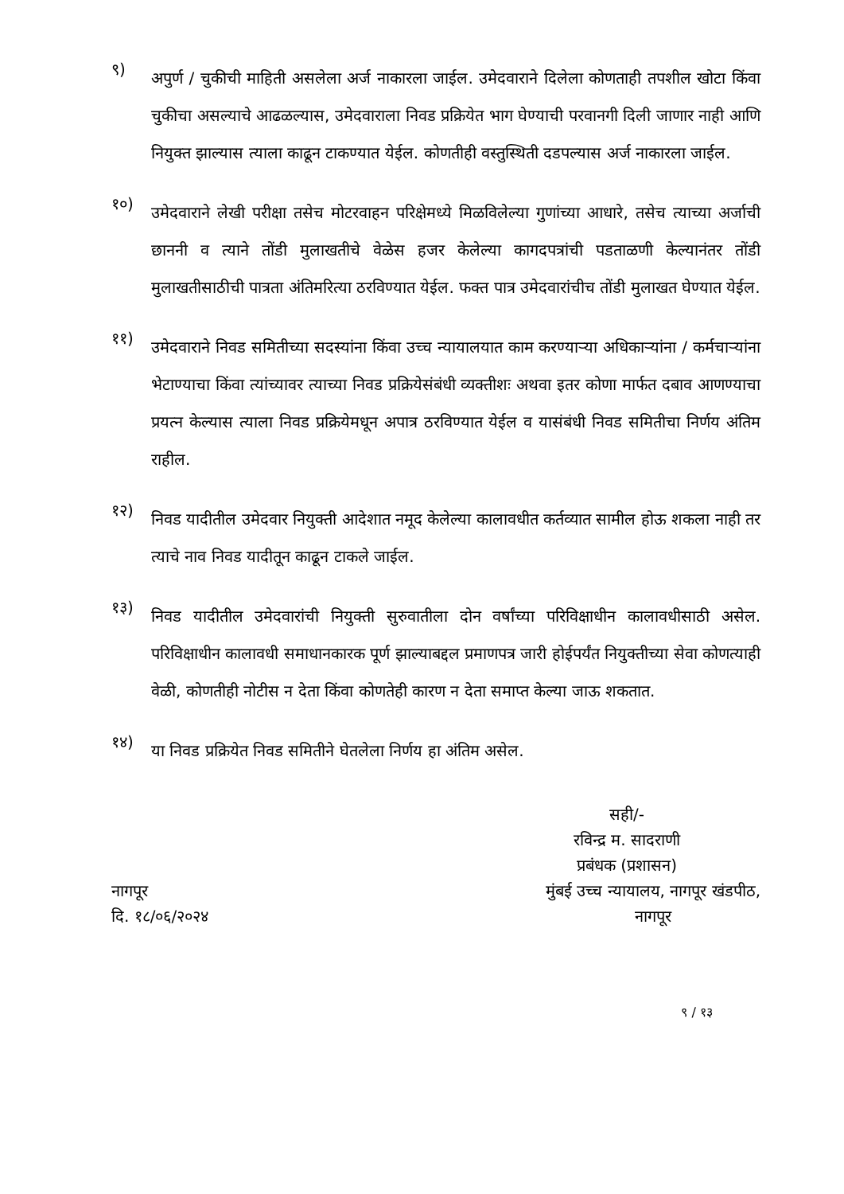९)
अपुर्ण / चुकीची माहिती असलेला अर्ज नाकारला जाईल. उमेदवाराने दिलेला कोणताही तपशील खोटा किंवा चुकीचा असल्याचे आढळल्यास, उमेदवाराला निवड प्रक्रियेत भाग घेण्याची परवानगी दिली जाणार नाही आणि नियुक्त झाल्यास त्याला काढून टाकण्यात येईल. कोणतीही वस्तुस्थिती दडपल्यास अर्ज नाकारला जाईल.
१०)
उमेदवाराने लेखी परीक्षा तसेच मोटरवाहन परिक्षेमध्ये मिळविलेल्या गुणांच्या आधारे, तसेच त्याच्या अर्जाची छाननी व त्याने तोंडी मुलाखतीचे वेळेस हजर केलेल्या कागदपत्रांची पडताळणी केल्यानंतर तोंडी मुलाखतीसाठीची पात्रता अंतिमरित्या ठरविण्यात येईल. फक्त पात्र उमेदवारांचीच तोंडी मुलाखत घेण्यात येईल.
११)
उमेदवाराने निवड समितीच्या सदस्यांना किंवा उच्च न्यायालयात काम करण्याऱ्या अधिकाऱ्यांना / कर्मचाऱ्यांना भेटाण्याचा किंवा त्यांच्यावर त्याच्या निवड प्रक्रियेसंबंधी व्यक्तीशः अथवा इतर कोणा मार्फत दबाव आणण्याचा प्रयत्न केल्यास त्याला निवड प्रक्रियेमधून अपात्र ठरविण्यात येईल व यासंबंधी निवड समितीचा निर्णय अंतिम राहील.
१२)
निवड यादीतील उमेदवार नियुक्ती आदेशात नमूद केलेल्या कालावधीत कर्तव्यात सामील होऊ शकला नाही तर त्याचे नाव निवड यादीतून काढून टाकले जाईल.
१३)
निवड यादीतील उमेदवारांची नियुक्ती सुरुवातीला दोन वर्षांच्या परिविक्षाधीन कालावधीसाठी असेल. परिविक्षाधीन कालावधी समाधानकारक पूर्ण झाल्याबद्दल प्रमाणपत्र जारी होईपर्यंत नियुक्तीच्या सेवा कोणत्याही वेळी, कोणतीही नोटीस न देता किंवा कोणतेही कारण न देता समाप्त केल्या जाऊ शकतात.
१४)
या निवड प्रक्रियेत निवड समितीने घेतलेला निर्णय हा अंतिम असेल.
सही/-
रविन्द्र म. सादराणी
प्रबंधक (प्रशासन)
नागपूर
दि. १८/०६/२०२४
मुंबई उच्च न्यायालय, नागपूर खंडपीठ,
नागपूर
९ / १३